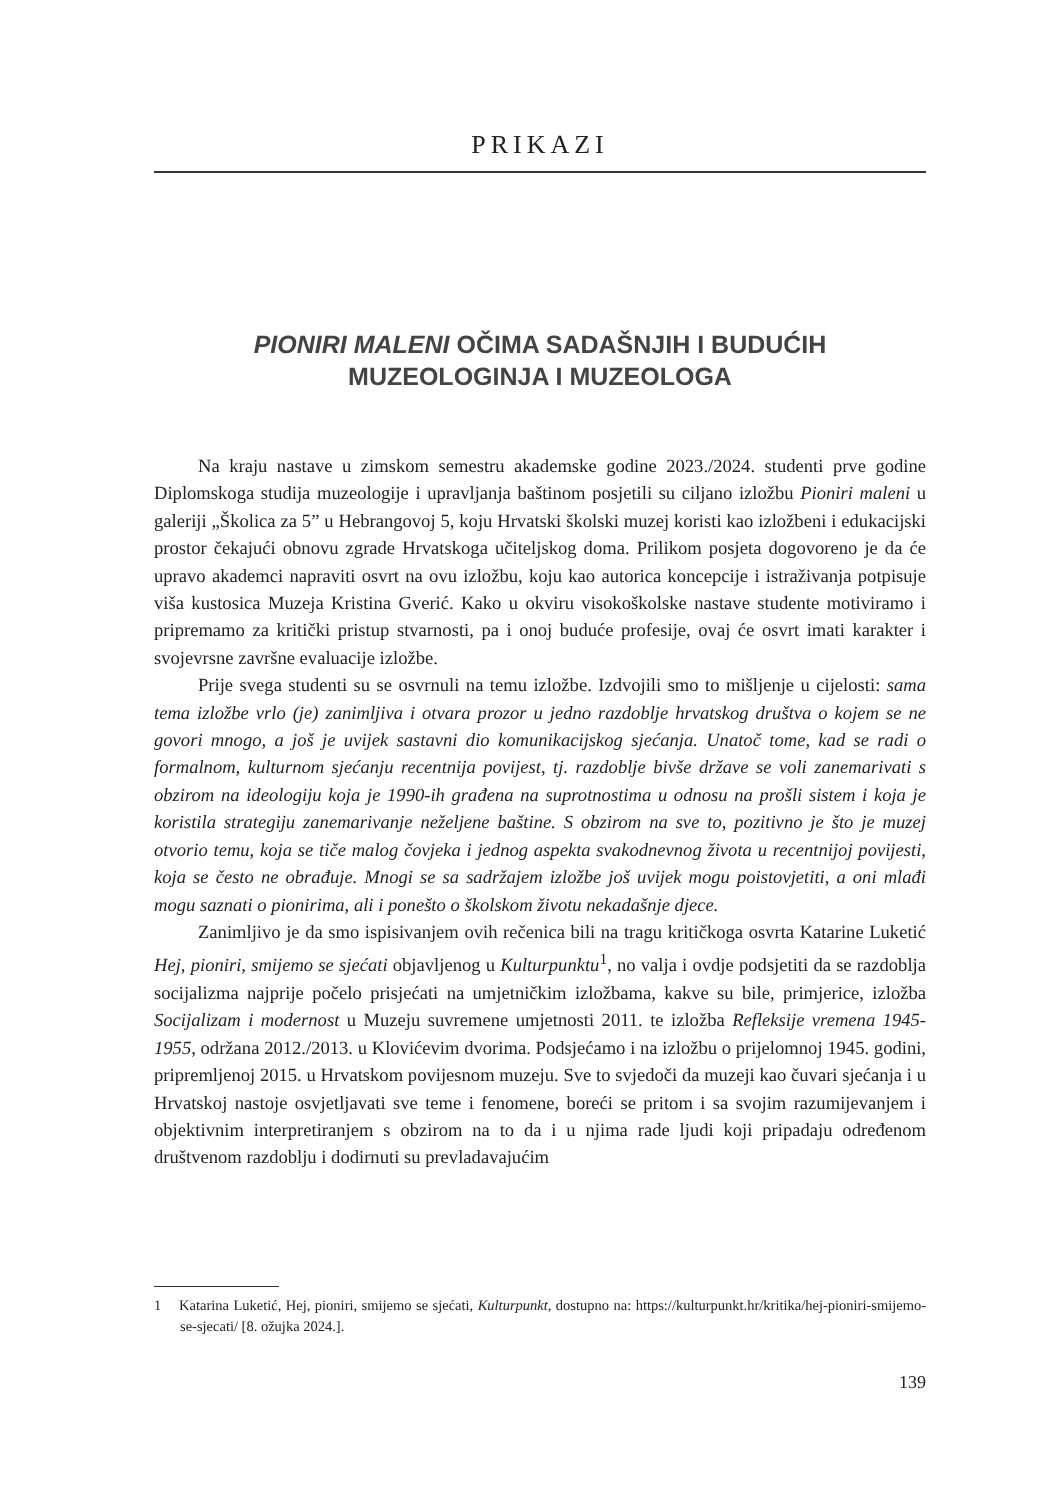PRIKAZI
PIONIRI MALENI OČIMA SADAŠNJIH I BUDUĆIH MUZEOLOGINJA I MUZEOLOGA
Na kraju nastave u zimskom semestru akademske godine 2023./2024. studenti prve godine Diplomskoga studija muzeologije i upravljanja baštinom posjetili su ciljano izložbu Pioniri maleni u galeriji „Školica za 5” u Hebrangovoj 5, koju Hrvatski školski muzej koristi kao izložbeni i edukacijski prostor čekajući obnovu zgrade Hrvatskoga učiteljskog doma. Prilikom posjeta dogovoreno je da će upravo akademci napraviti osvrt na ovu izložbu, koju kao autorica koncepcije i istraživanja potpisuje viša kustosica Muzeja Kristina Gverić. Kako u okviru visokoškolske nastave studente motiviramo i pripremamo za kritički pristup stvarnosti, pa i onoj buduće profesije, ovaj će osvrt imati karakter i svojevrsne završne evaluacije izložbe.
Prije svega studenti su se osvrnuli na temu izložbe. Izdvojili smo to mišljenje u cijelosti: sama tema izložbe vrlo (je) zanimljiva i otvara prozor u jedno razdoblje hrvatskog društva o kojem se ne govori mnogo, a još je uvijek sastavni dio komunikacijskog sjećanja. Unatoč tome, kad se radi o formalnom, kulturnom sjećanju recentnija povijest, tj. razdoblje bivše države se voli zanemarivati s obzirom na ideologiju koja je 1990-ih građena na suprotnostima u odnosu na prošli sistem i koja je koristila strategiju zanemarivanje neželjene baštine. S obzirom na sve to, pozitivno je što je muzej otvorio temu, koja se tiče malog čovjeka i jednog aspekta svakodnevnog života u recentnijoj povijesti, koja se često ne obrađuje. Mnogi se sa sadržajem izložbe još uvijek mogu poistovjetiti, a oni mlađi mogu saznati o pionirima, ali i ponešto o školskom životu nekadašnje djece.
Zanimljivo je da smo ispisivanjem ovih rečenica bili na tragu kritičkoga osvrta Katarine Luketić Hej, pioniri, smijemo se sjećati objavljenog u Kulturpunktu<sup>1</sup>, no valja i ovdje podsjetiti da se razdoblja socijalizma najprije počelo prisjećati na umjetničkim izložbama, kakve su bile, primjerice, izložba Socijalizam i modernost u Muzeju suvremene umjetnosti 2011. te izložba Refleksije vremena 1945-1955, održana 2012./2013. u Klovićevim dvorima. Podsjećamo i na izložbu o prijelomnoj 1945. godini, pripremljenoj 2015. u Hrvatskom povijesnom muzeju. Sve to svjedoči da muzeji kao čuvari sjećanja i u Hrvatskoj nastoje osvjetljavati sve teme i fenomene, boreći se pritom i sa svojim razumijevanjem i objektivnim interpretiranjem s obzirom na to da i u njima rade ljudi koji pripadaju određenom društvenom razdoblju i dodirnuti su prevladavajućim
1 Katarina Luketić, Hej, pioniri, smijemo se sjećati, Kulturpunkt, dostupno na: https://kulturpunkt.hr/kritika/hej-pioniri-smijemo-se-sjecati/ [8. ožujka 2024.].
139